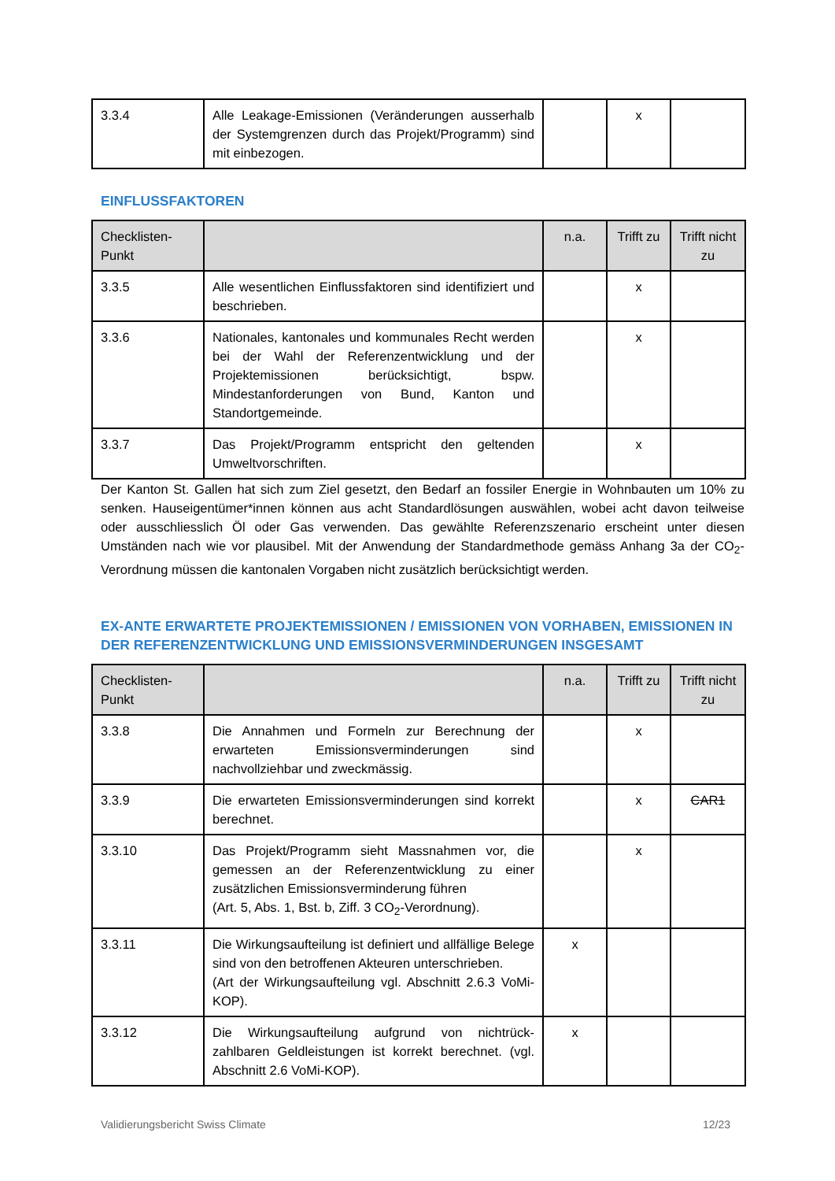| 3.3.4 | Alle Leakage-Emissionen (Veränderungen ausserhalb der Systemgrenzen durch das Projekt/Programm) sind mit einbezogen. | | x | |
EINFLUSSFAKTOREN
| Checklisten- Punkt | | n.a. | Trifft zu | Trifft nicht zu |
| --- | --- | --- | --- | --- |
| 3.3.5 | Alle wesentlichen Einflussfaktoren sind identifiziert und beschrieben. | | x | |
| 3.3.6 | Nationales, kantonales und kommunales Recht werden bei der Wahl der Referenzentwicklung und der Projektemissionen berücksichtigt, bspw. Mindestanforderungen von Bund, Kanton und Standortgemeinde. | | x | |
| 3.3.7 | Das Projekt/Programm entspricht den geltenden Umweltvorschriften. | | x | |
Der Kanton St. Gallen hat sich zum Ziel gesetzt, den Bedarf an fossiler Energie in Wohnbauten um 10% zu senken. Hauseigentümer*innen können aus acht Standardlösungen auswählen, wobei acht davon teilweise oder ausschliesslich Öl oder Gas verwenden. Das gewählte Referenzszenario erscheint unter diesen Umständen nach wie vor plausibel. Mit der Anwendung der Standardmethode gemäss Anhang 3a der CO<sub>2</sub>-Verordnung müssen die kantonalen Vorgaben nicht zusätzlich berücksichtigt werden.
EX-ANTE ERWARTETE PROJEKTEMISSIONEN / EMISSIONEN VON VORHABEN, EMISSIONEN IN DER REFERENZENTWICKLUNG UND EMISSIONSVERMINDERUNGEN INSGESAMT
| Checklisten- Punkt | | n.a. | Trifft zu | Trifft nicht zu |
| --- | --- | --- | --- | --- |
| 3.3.8 | Die Annahmen und Formeln zur Berechnung der erwarteten Emissionsverminderungen sind nachvollziehbar und zweckmässig. | | x | |
| 3.3.9 | Die erwarteten Emissionsverminderungen sind korrekt berechnet. | | x | CAR1 |
| 3.3.10 | Das Projekt/Programm sieht Massnahmen vor, die gemessen an der Referenzentwicklung zu einer zusätzlichen Emissionsverminderung führen (Art. 5, Abs. 1, Bst. b, Ziff. 3 CO<sub>2</sub>-Verordnung). | | x | |
| 3.3.11 | Die Wirkungsaufteilung ist definiert und allfällige Belege sind von den betroffenen Akteuren unterschrieben. (Art der Wirkungsaufteilung vgl. Abschnitt 2.6.3 VoMi-KOP). | x | | |
| 3.3.12 | Die Wirkungsaufteilung aufgrund von nichtrück-zahlbaren Geldleistungen ist korrekt berechnet. (vgl. Abschnitt 2.6 VoMi-KOP). | x | | |
Validierungsbericht Swiss Climate 12/23